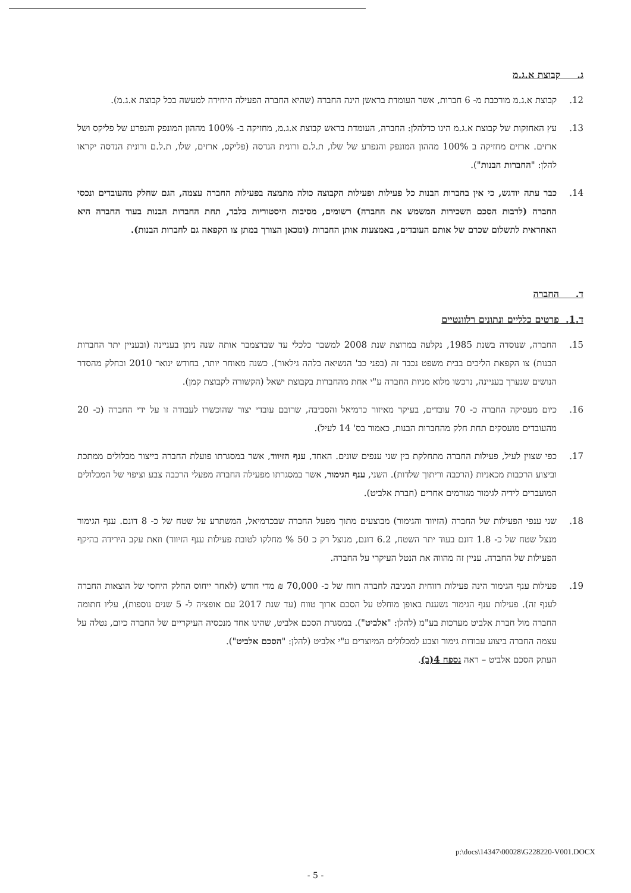ג. קבוצת א.ג.מ
12. קבוצת א.ג.מ מורכבת מ- 6 חברות, אשר העומדת בראשן הינה החברה (שהיא החברה הפעילה היחידה למעשה בכל קבוצת א.ג.מ).
13. עץ האחזקות של קבוצת א.ג.מ הינו כדלהלן: החברה, העומדת בראש קבוצת א.ג.מ, מחזיקה ב- 100% מההון המונפק והנפרע של פליקס ושל ארזים. ארזים מחזיקה ב 100% מההון המונפק והנפרע של שלו, ת.ל.ם ורונית הנדסה (פליקס, ארזים, שלו, ת.ל.ם ורונית הנדסה יקראו להלן: "החברות הבנות").
14. כבר עתה יודגש, כי אין בחברות הבנות כל פעילות ופעילות הקבוצה כולה מתמצה בפעילות החברה עצמה, הגם שחלק מהעובדים ונכסי החברה (לרבות הסכם השכירות המשמש את החברה) רשומים, מסיבות היסטוריות בלבד, תחת החברות הבנות בעוד החברה היא האחראית לתשלום שכרם של אותם העובדים, באמצעות אותן החברות (ומכאן הצורך במתן צו הקפאה גם לחברות הבנות).
ד. החברה
ד.1. פרטים כלליים ונתונים רלוונטיים
15. החברה, שנוסדה בשנת 1985, נקלעה במרוצת שנת 2008 למשבר כלכלי עד שבדצמבר אותה שנה ניתן בעניינה (ובעניין יתר החברות הבנות) צו הקפאת הליכים בבית משפט נכבד זה (בפני כב' הנשיאה בלהה גילאור). כשנה מאוחר יותר, בחודש ינואר 2010 וכחלק מהסדר הנושים שנערך בעניינה, נרכשו מלוא מניות החברה ע"י אחת מהחברות בקבוצת ישאל (הקשורה לקבוצת קמן).
16. כיום מעסיקה החברה כ- 70 עובדים, בעיקר מאיזור כרמיאל והסביבה, שרובם עובדי יצור שהוכשרו לעבודה זו על ידי החברה (כ- 20 מהעובדים מועסקים תחת חלק מהחברות הבנות, כאמור בס' 14 לעיל).
17. כפי שצוין לעיל, פעילות החברה מתחלקת בין שני ענפים שונים. האחד, ענף הזיווד, אשר במסגרתו פועלת החברה בייצור מכלולים ממתכת וביצוע הרכבות מכאניות (הרכבה וריתוך שלדות). השני, ענף הגימור, אשר במסגרתו מפעילה החברה מפעלי הרכבה צבע וציפוי של המכלולים המועברים לידיה לגימור מגורמים אחרים (חברת אלביט).
18. שני ענפי הפעילות של החברה (הזיווד והגימור) מבוצעים מתוך מפעל החברה שבכרמיאל, המשתרע על שטח של כ- 8 דונם. ענף הגימור מנצל שטח של כ- 1.8 דונם בעוד יתר השטח, 6.2 דונם, מנוצל רק כ 50 % מחלקו לטובת פעילות ענף הזיווד) וזאת עקב הירידה בהיקף הפעילות של החברה. עניין זה מהווה את הנטל העיקרי על החברה.
19. פעילות ענף הגימור הינה פעילות רווחית המניבה לחברה רווח של כ- 70,000 ₪ מדי חודש (לאחר ייחוס החלק היחסי של הוצאות החברה לענף זה). פעילות ענף הגימור נשענת באופן מוחלט על הסכם ארוך טווח (עד שנת 2017 עם אופציה ל- 5 שנים נוספות), עליו חתומה החברה מול חברת אלביט מערכות בע"מ (להלן: "אלביט"). במסגרת הסכם אלביט, שהינו אחד מנכסיה העיקריים של החברה כיום, נטלה על עצמה החברה ביצוע עבודות גימור וצבע למכלולים המיוצרים ע"י אלביט (להלן: "הסכם אלביט").
העתק הסכם אלביט – ראה נספח 4(ב).
p:\docs\14347\00028\G228220-V001.DOCX
- 5 -